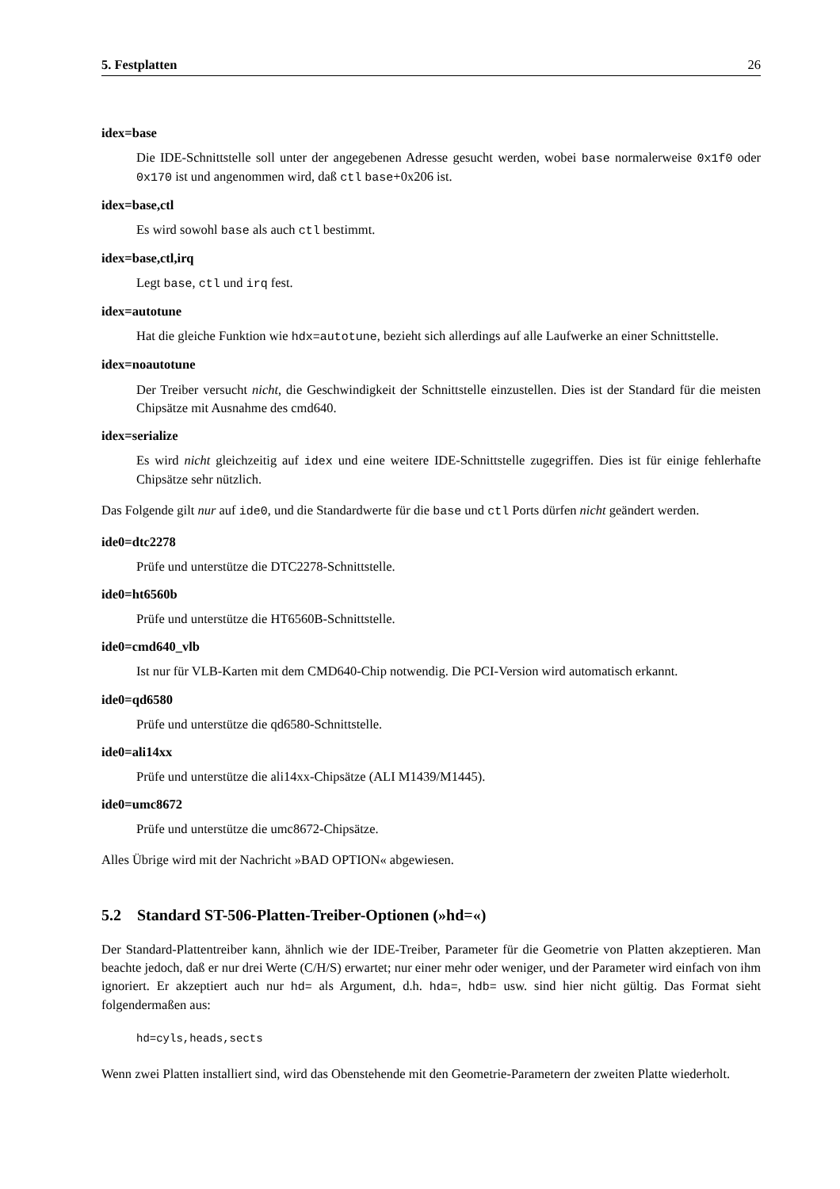5. Festplatten 26
idex=base
Die IDE-Schnittstelle soll unter der angegebenen Adresse gesucht werden, wobei base normalerweise 0x1f0 oder 0x170 ist und angenommen wird, daß ctl base+0x206 ist.
idex=base,ctl
Es wird sowohl base als auch ctl bestimmt.
idex=base,ctl,irq
Legt base, ctl und irq fest.
idex=autotune
Hat die gleiche Funktion wie hdx=autotune, bezieht sich allerdings auf alle Laufwerke an einer Schnittstelle.
idex=noautotune
Der Treiber versucht nicht, die Geschwindigkeit der Schnittstelle einzustellen. Dies ist der Standard für die meisten Chipsätze mit Ausnahme des cmd640.
idex=serialize
Es wird nicht gleichzeitig auf idex und eine weitere IDE-Schnittstelle zugegriffen. Dies ist für einige fehlerhafte Chipsätze sehr nützlich.
Das Folgende gilt nur auf ide0, und die Standardwerte für die base und ctl Ports dürfen nicht geändert werden.
ide0=dtc2278
Prüfe und unterstütze die DTC2278-Schnittstelle.
ide0=ht6560b
Prüfe und unterstütze die HT6560B-Schnittstelle.
ide0=cmd640_vlb
Ist nur für VLB-Karten mit dem CMD640-Chip notwendig. Die PCI-Version wird automatisch erkannt.
ide0=qd6580
Prüfe und unterstütze die qd6580-Schnittstelle.
ide0=ali14xx
Prüfe und unterstütze die ali14xx-Chipsätze (ALI M1439/M1445).
ide0=umc8672
Prüfe und unterstütze die umc8672-Chipsätze.
Alles Übrige wird mit der Nachricht »BAD OPTION« abgewiesen.
5.2 Standard ST-506-Platten-Treiber-Optionen (»hd=«)
Der Standard-Plattentreiber kann, ähnlich wie der IDE-Treiber, Parameter für die Geometrie von Platten akzeptieren. Man beachte jedoch, daß er nur drei Werte (C/H/S) erwartet; nur einer mehr oder weniger, und der Parameter wird einfach von ihm ignoriert. Er akzeptiert auch nur hd= als Argument, d.h. hda=, hdb= usw. sind hier nicht gültig. Das Format sieht folgendermaßen aus:
hd=cyls,heads,sects
Wenn zwei Platten installiert sind, wird das Obenstehende mit den Geometrie-Parametern der zweiten Platte wiederholt.